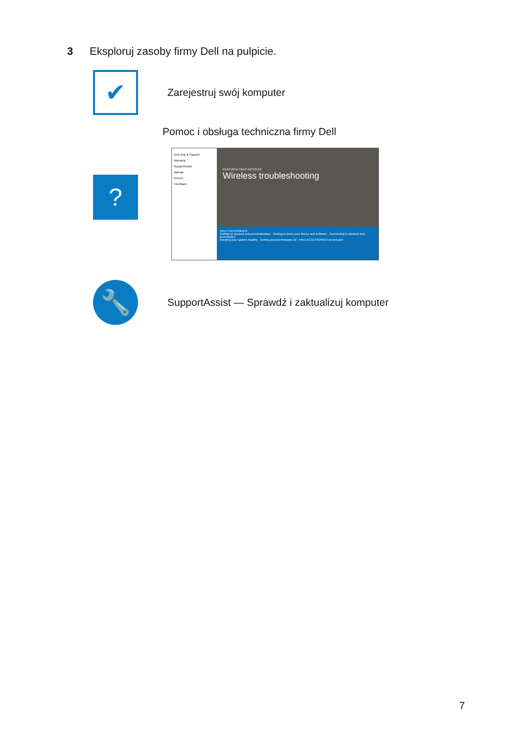3 Eksploruj zasoby firmy Dell na pulpicie.
✔
Zarejestruj swój komputer
Pomoc i obsługa techniczna firmy Dell
?
Dell Help & Support
Warranty
SupportAssist
Manual
Drivers
Feedback
FEATURED HELP ARTICLES
Wireless troubleshooting
HELP CATEGORIES
Setting up account and personalization · Getting to know your device and software · Connecting to wireless and accessories
Keeping your system healthy · Getting around Windows 10 · FIND ACCESSORIES at Dell.com
🔧
SupportAssist — Sprawdź i zaktualizuj komputer
7